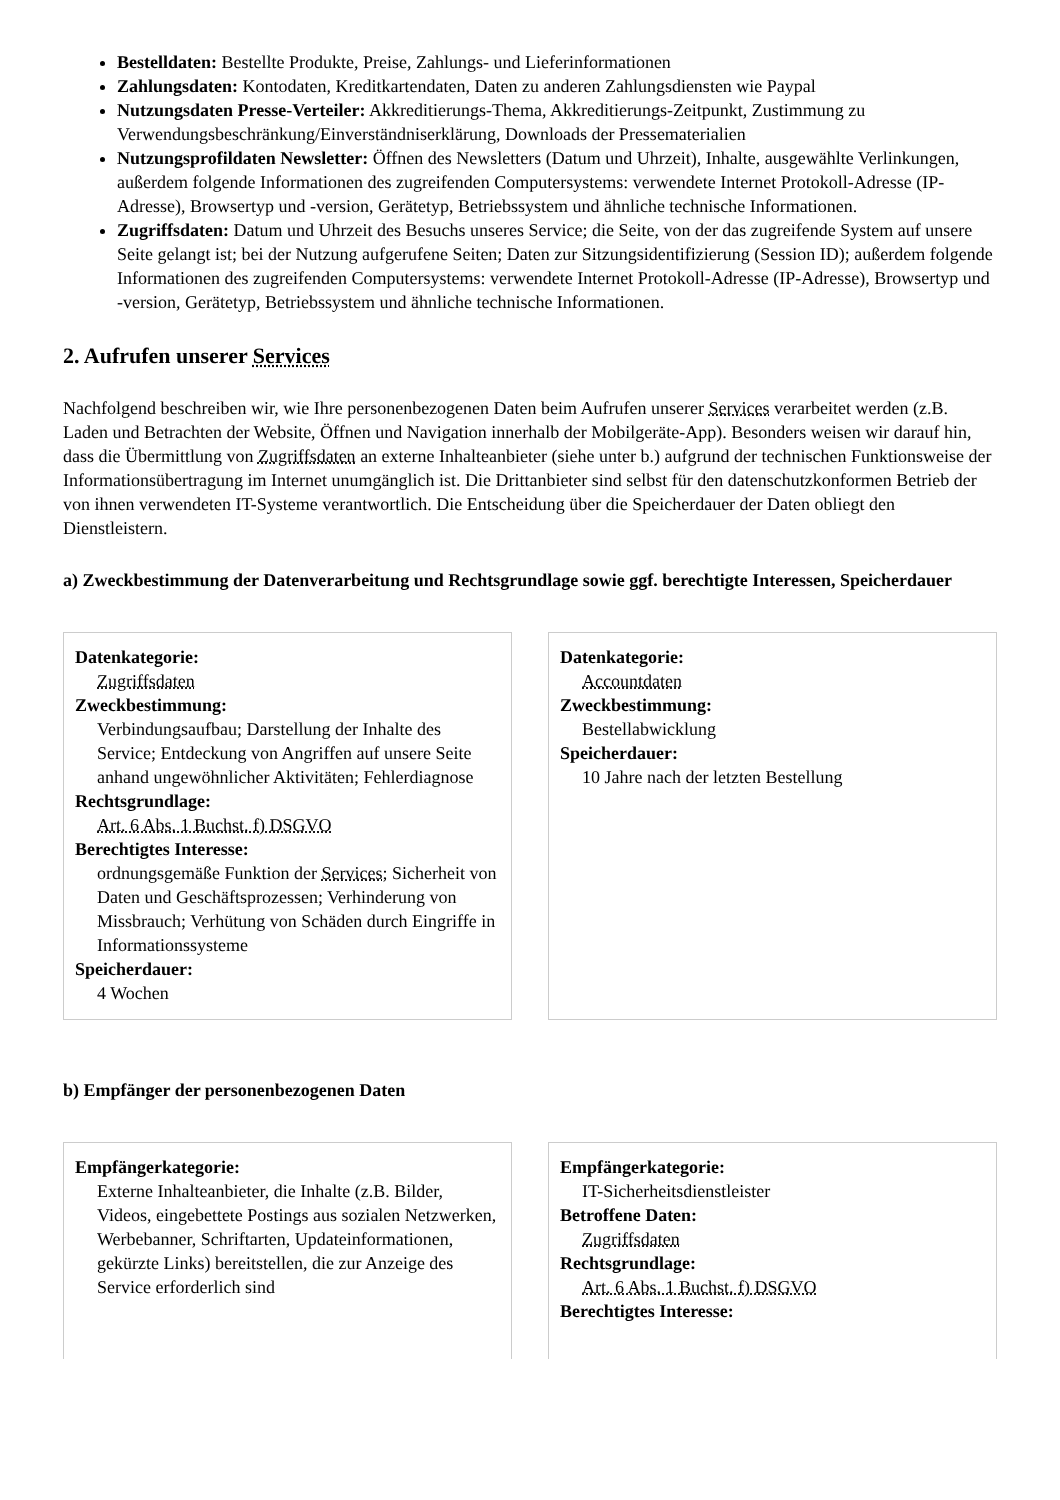Bestelldaten: Bestellte Produkte, Preise, Zahlungs- und Lieferinformationen
Zahlungsdaten: Kontodaten, Kreditkartendaten, Daten zu anderen Zahlungsdiensten wie Paypal
Nutzungsdaten Presse-Verteiler: Akkreditierungs-Thema, Akkreditierungs-Zeitpunkt, Zustimmung zu Verwendungsbeschränkung/Einverständniserklärung, Downloads der Pressematerialien
Nutzungsprofildaten Newsletter: Öffnen des Newsletters (Datum und Uhrzeit), Inhalte, ausgewählte Verlinkungen, außerdem folgende Informationen des zugreifenden Computersystems: verwendete Internet Protokoll-Adresse (IP-Adresse), Browsertyp und -version, Gerätetyp, Betriebssystem und ähnliche technische Informationen.
Zugriffsdaten: Datum und Uhrzeit des Besuchs unseres Service; die Seite, von der das zugreifende System auf unsere Seite gelangt ist; bei der Nutzung aufgerufene Seiten; Daten zur Sitzungsidentifizierung (Session ID); außerdem folgende Informationen des zugreifenden Computersystems: verwendete Internet Protokoll-Adresse (IP-Adresse), Browsertyp und -version, Gerätetyp, Betriebssystem und ähnliche technische Informationen.
2. Aufrufen unserer Services
Nachfolgend beschreiben wir, wie Ihre personenbezogenen Daten beim Aufrufen unserer Services verarbeitet werden (z.B. Laden und Betrachten der Website, Öffnen und Navigation innerhalb der Mobilgeräte-App). Besonders weisen wir darauf hin, dass die Übermittlung von Zugriffsdaten an externe Inhalteanbieter (siehe unter b.) aufgrund der technischen Funktionsweise der Informationsübertragung im Internet unumgänglich ist. Die Drittanbieter sind selbst für den datenschutzkonformen Betrieb der von ihnen verwendeten IT-Systeme verantwortlich. Die Entscheidung über die Speicherdauer der Daten obliegt den Dienstleistern.
a) Zweckbestimmung der Datenverarbeitung und Rechtsgrundlage sowie ggf. berechtigte Interessen, Speicherdauer
Datenkategorie:
Zugriffsdaten
Zweckbestimmung:
Verbindungsaufbau; Darstellung der Inhalte des Service; Entdeckung von Angriffen auf unsere Seite anhand ungewöhnlicher Aktivitäten; Fehlerdiagnose
Rechtsgrundlage:
Art. 6 Abs. 1 Buchst. f) DSGVO
Berechtigtes Interesse:
ordnungsgemäße Funktion der Services; Sicherheit von Daten und Geschäftsprozessen; Verhinderung von Missbrauch; Verhütung von Schäden durch Eingriffe in Informationssysteme
Speicherdauer:
4 Wochen
Datenkategorie:
Accountdaten
Zweckbestimmung:
Bestellabwicklung
Speicherdauer:
10 Jahre nach der letzten Bestellung
b) Empfänger der personenbezogenen Daten
Empfängerkategorie:
Externe Inhalteanbieter, die Inhalte (z.B. Bilder, Videos, eingebettete Postings aus sozialen Netzwerken, Werbebanner, Schriftarten, Updateinformationen, gekürzte Links) bereitstellen, die zur Anzeige des Service erforderlich sind
Empfängerkategorie:
IT-Sicherheitsdienstleister
Betroffene Daten:
Zugriffsdaten
Rechtsgrundlage:
Art. 6 Abs. 1 Buchst. f) DSGVO
Berechtigtes Interesse: